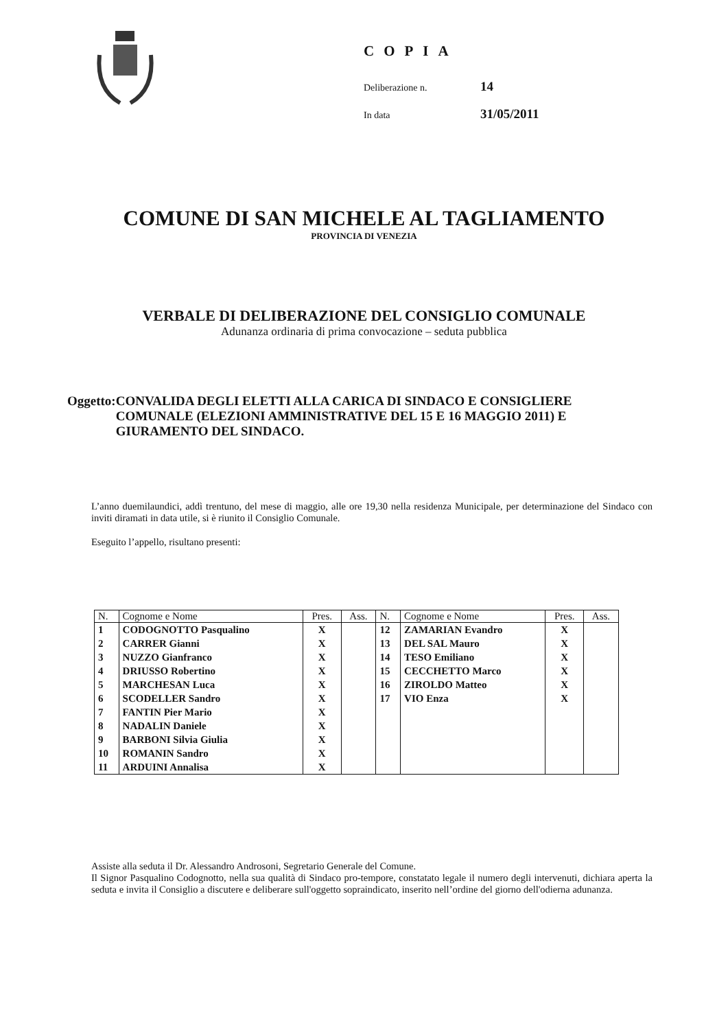COPIA
Deliberazione n. 14
In data 31/05/2011
COMUNE DI SAN MICHELE AL TAGLIAMENTO
PROVINCIA DI VENEZIA
VERBALE DI DELIBERAZIONE DEL CONSIGLIO COMUNALE
Adunanza ordinaria di prima convocazione – seduta pubblica
Oggetto: CONVALIDA DEGLI ELETTI ALLA CARICA DI SINDACO E CONSIGLIERE COMUNALE (ELEZIONI AMMINISTRATIVE DEL 15 E 16 MAGGIO 2011) E GIURAMENTO DEL SINDACO.
L’anno duemilaundici, addì trentuno, del mese di maggio, alle ore 19,30 nella residenza Municipale, per determinazione del Sindaco con inviti diramati in data utile, si è riunito il Consiglio Comunale.
Eseguito l’appello, risultano presenti:
| N. | Cognome e Nome | Pres. | Ass. | N. | Cognome e Nome | Pres. | Ass. |
| --- | --- | --- | --- | --- | --- | --- | --- |
| 1 | CODOGNOTTO Pasqualino | X | | 12 | ZAMARIAN Evandro | X | |
| 2 | CARRER Gianni | X | | 13 | DEL SAL Mauro | X | |
| 3 | NUZZO Gianfranco | X | | 14 | TESO Emiliano | X | |
| 4 | DRIUSSO Robertino | X | | 15 | CECCHETTO Marco | X | |
| 5 | MARCHESAN Luca | X | | 16 | ZIROLDO Matteo | X | |
| 6 | SCODELLER Sandro | X | | 17 | VIO Enza | X | |
| 7 | FANTIN Pier Mario | X | | | | | |
| 8 | NADALIN Daniele | X | | | | | |
| 9 | BARBONI Silvia Giulia | X | | | | | |
| 10 | ROMANIN Sandro | X | | | | | |
| 11 | ARDUINI Annalisa | X | | | | | |
Assiste alla seduta il Dr. Alessandro Androsoni, Segretario Generale del Comune.
Il Signor Pasqualino Codognotto, nella sua qualità di Sindaco pro-tempore, constatato legale il numero degli intervenuti, dichiara aperta la seduta e invita il Consiglio a discutere e deliberare sull'oggetto sopraindicato, inserito nell’ordine del giorno dell'odierna adunanza.